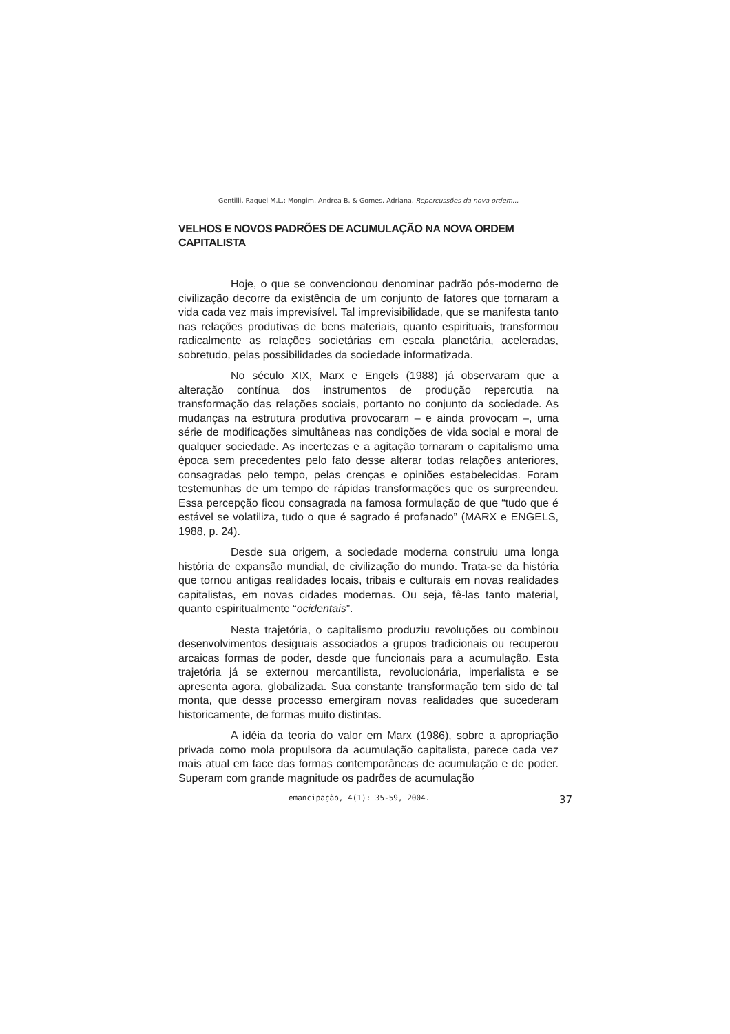Gentilli, Raquel M.L.; Mongim, Andrea B. & Gomes, Adriana. Repercussões da nova ordem...
VELHOS E NOVOS PADRÕES DE ACUMULAÇÃO NA NOVA ORDEM CAPITALISTA
Hoje, o que se convencionou denominar padrão pós-moderno de civilização decorre da existência de um conjunto de fatores que tornaram a vida cada vez mais imprevisível. Tal imprevisibilidade, que se manifesta tanto nas relações produtivas de bens materiais, quanto espirituais, transformou radicalmente as relações societárias em escala planetária, aceleradas, sobretudo, pelas possibilidades da sociedade informatizada.
No século XIX, Marx e Engels (1988) já observaram que a alteração contínua dos instrumentos de produção repercutia na transformação das relações sociais, portanto no conjunto da sociedade. As mudanças na estrutura produtiva provocaram – e ainda provocam –, uma série de modificações simultâneas nas condições de vida social e moral de qualquer sociedade. As incertezas e a agitação tornaram o capitalismo uma época sem precedentes pelo fato desse alterar todas relações anteriores, consagradas pelo tempo, pelas crenças e opiniões estabelecidas. Foram testemunhas de um tempo de rápidas transformações que os surpreendeu. Essa percepção ficou consagrada na famosa formulação de que “tudo que é estável se volatiliza, tudo o que é sagrado é profanado” (MARX e ENGELS, 1988, p. 24).
Desde sua origem, a sociedade moderna construiu uma longa história de expansão mundial, de civilização do mundo. Trata-se da história que tornou antigas realidades locais, tribais e culturais em novas realidades capitalistas, em novas cidades modernas. Ou seja, fê-las tanto material, quanto espiritualmente “ocidentais”.
Nesta trajetória, o capitalismo produziu revoluções ou combinou desenvolvimentos desiguais associados a grupos tradicionais ou recuperou arcaicas formas de poder, desde que funcionais para a acumulação. Esta trajetória já se externou mercantilista, revolucionária, imperialista e se apresenta agora, globalizada. Sua constante transformação tem sido de tal monta, que desse processo emergiram novas realidades que sucederam historicamente, de formas muito distintas.
A idéia da teoria do valor em Marx (1986), sobre a apropriação privada como mola propulsora da acumulação capitalista, parece cada vez mais atual em face das formas contemporâneas de acumulação e de poder. Superam com grande magnitude os padrões de acumulação
emancipação, 4(1): 35-59, 2004. 37